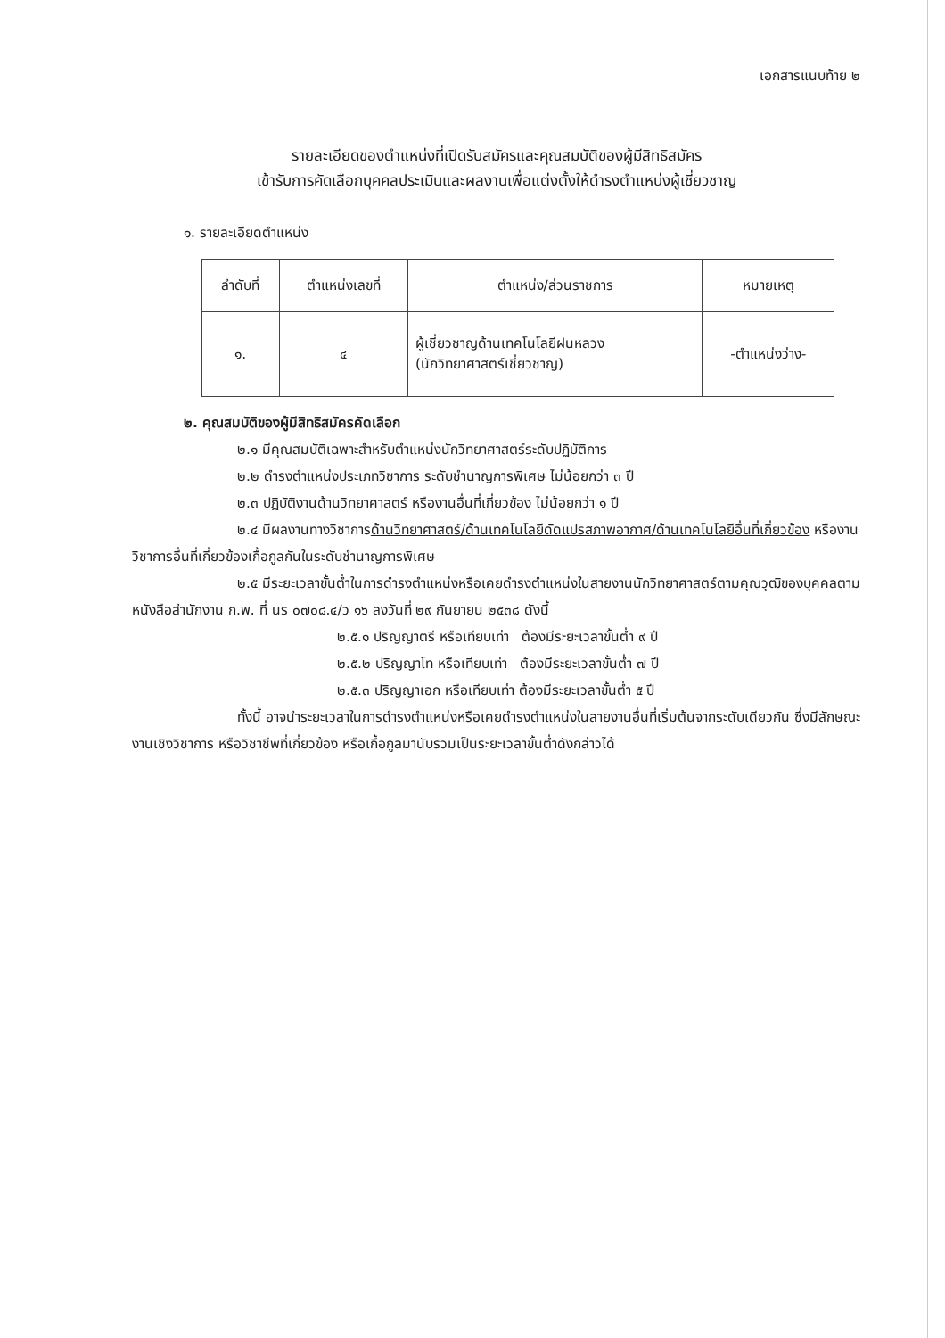เอกสารแนบท้าย ๒
รายละเอียดของตำแหน่งที่เปิดรับสมัครและคุณสมบัติของผู้มีสิทธิสมัคร
เข้ารับการคัดเลือกบุคคลประเมินและผลงานเพื่อแต่งตั้งให้ดำรงตำแหน่งผู้เชี่ยวชาญ
๑. รายละเอียดตำแหน่ง
| ลำดับที่ | ตำแหน่งเลขที่ | ตำแหน่ง/ส่วนราชการ | หมายเหตุ |
| --- | --- | --- | --- |
| ๑. | ๔ | ผู้เชี่ยวชาญด้านเทคโนโลยีฝนหลวง (นักวิทยาศาสตร์เชี่ยวชาญ) | -ตำแหน่งว่าง- |
๒. คุณสมบัติของผู้มีสิทธิสมัครคัดเลือก
๒.๑ มีคุณสมบัติเฉพาะสำหรับตำแหน่งนักวิทยาศาสตร์ระดับปฏิบัติการ
๒.๒ ดำรงตำแหน่งประเภทวิชาการ ระดับชำนาญการพิเศษ ไม่น้อยกว่า ๓ ปี
๒.๓ ปฏิบัติงานด้านวิทยาศาสตร์ หรืองานอื่นที่เกี่ยวข้อง ไม่น้อยกว่า ๑ ปี
๒.๔ มีผลงานทางวิชาการด้านวิทยาศาสตร์/ด้านเทคโนโลยีดัดแปรสภาพอากาศ/ด้านเทคโนโลยีอื่นที่เกี่ยวข้อง หรืองานวิชาการอื่นที่เกี่ยวข้องเกื้อกูลกันในระดับชำนาญการพิเศษ
๒.๕ มีระยะเวลาขั้นต่ำในการดำรงตำแหน่งหรือเคยดำรงตำแหน่งในสายงานนักวิทยาศาสตร์ตามคุณวุฒิของบุคคลตามหนังสือสำนักงาน ก.พ. ที่ นร ๐๗๐๘.๔/ว ๑๖ ลงวันที่ ๒๙ กันยายน ๒๕๓๘ ดังนี้
๒.๕.๑ ปริญญาตรี หรือเทียบเท่า ต้องมีระยะเวลาขั้นต่ำ ๙ ปี
๒.๕.๒ ปริญญาโท หรือเทียบเท่า ต้องมีระยะเวลาขั้นต่ำ ๗ ปี
๒.๕.๓ ปริญญาเอก หรือเทียบเท่า ต้องมีระยะเวลาขั้นต่ำ ๕ ปี
ทั้งนี้ อาจนำระยะเวลาในการดำรงตำแหน่งหรือเคยดำรงตำแหน่งในสายงานอื่นที่เริ่มต้นจากระดับเดียวกัน ซึ่งมีลักษณะงานเชิงวิชาการ หรือวิชาชีพที่เกี่ยวข้อง หรือเกื้อกูลมานับรวมเป็นระยะเวลาขั้นต่ำดังกล่าวได้